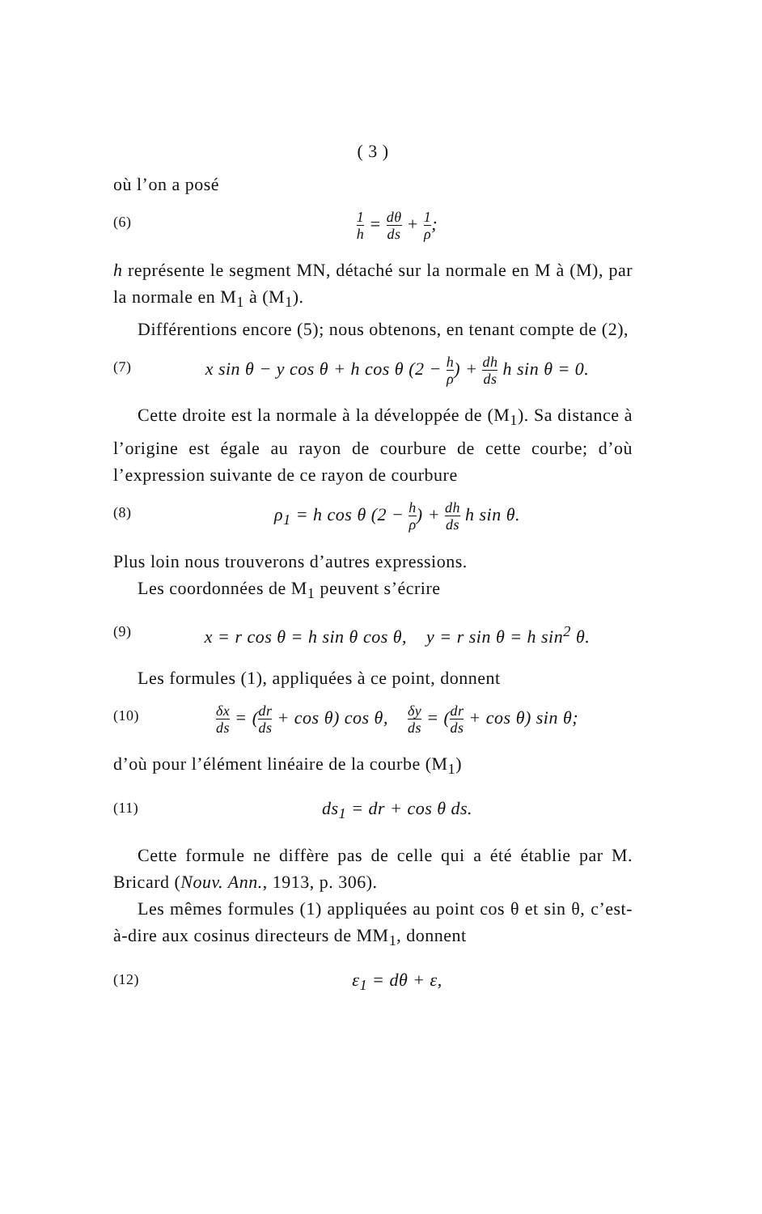( 3 )
où l’on a posé
(6) 1 h = dθ ds + 1 ρ;
h représente le segment MN, détaché sur la normale en M à (M), par la normale en M<sub>1</sub> à (M<sub>1</sub>).
Différentions encore (5); nous obtenons, en tenant compte de (2),
(7) x sin θ − y cos θ + h cos θ (2 − h ρ) + dh ds h sin θ = 0.
Cette droite est la normale à la développée de (M<sub>1</sub>). Sa distance à l’origine est égale au rayon de courbure de cette courbe; d’où l’expression suivante de ce rayon de courbure
(8) ρ<sub>1</sub> = h cos θ (2 − h ρ) + dh ds h sin θ.
Plus loin nous trouverons d’autres expressions.
Les coordonnées de M<sub>1</sub> peuvent s’écrire
(9) x = r cos θ = h sin θ cos θ, y = r sin θ = h sin<sup>2</sup> θ.
Les formules (1), appliquées à ce point, donnent
(10) δx ds = (dr ds + cos θ) cos θ, δy ds = (dr ds + cos θ) sin θ;
d’où pour l’élément linéaire de la courbe (M<sub>1</sub>)
(11) ds<sub>1</sub> = dr + cos θ ds.
Cette formule ne diffère pas de celle qui a été établie par M. Bricard (Nouv. Ann., 1913, p. 306).
Les mêmes formules (1) appliquées au point cos θ et sin θ, c’est-à-dire aux cosinus directeurs de MM<sub>1</sub>, donnent
(12) ε<sub>1</sub> = dθ + ε,